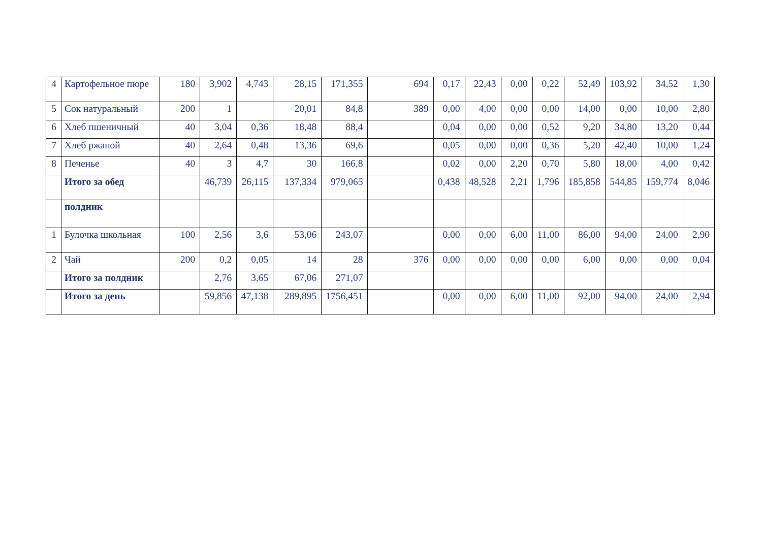| 4 | Картофельное пюре | 180 | 3,902 | 4,743 | 28,15 | 171,355 | 694 | 0,17 | 22,43 | 0,00 | 0,22 | 52,49 | 103,92 | 34,52 | 1,30 |
| 5 | Сок натуральный | 200 | 1 | | 20,01 | 84,8 | 389 | 0,00 | 4,00 | 0,00 | 0,00 | 14,00 | 0,00 | 10,00 | 2,80 |
| 6 | Хлеб пшеничный | 40 | 3,04 | 0,36 | 18,48 | 88,4 | | 0,04 | 0,00 | 0,00 | 0,52 | 9,20 | 34,80 | 13,20 | 0,44 |
| 7 | Хлеб ржаной | 40 | 2,64 | 0,48 | 13,36 | 69,6 | | 0,05 | 0,00 | 0,00 | 0,36 | 5,20 | 42,40 | 10,00 | 1,24 |
| 8 | Печенье | 40 | 3 | 4,7 | 30 | 166,8 | | 0,02 | 0,00 | 2,20 | 0,70 | 5,80 | 18,00 | 4,00 | 0,42 |
| | Итого за обед | | 46,739 | 26,115 | 137,334 | 979,065 | | 0,438 | 48,528 | 2,21 | 1,796 | 185,858 | 544,85 | 159,774 | 8,046 |
| | полдник | | | | | | | | | | | | | | |
| 1 | Булочка школьная | 100 | 2,56 | 3,6 | 53,06 | 243,07 | | 0,00 | 0,00 | 6,00 | 11,00 | 86,00 | 94,00 | 24,00 | 2,90 |
| 2 | Чай | 200 | 0,2 | 0,05 | 14 | 28 | 376 | 0,00 | 0,00 | 0,00 | 0,00 | 6,00 | 0,00 | 0,00 | 0,04 |
| | Итого за полдник | | 2,76 | 3,65 | 67,06 | 271,07 | | | | | | | | | |
| | Итого за день | | 59,856 | 47,138 | 289,895 | 1756,451 | | 0,00 | 0,00 | 6,00 | 11,00 | 92,00 | 94,00 | 24,00 | 2,94 |